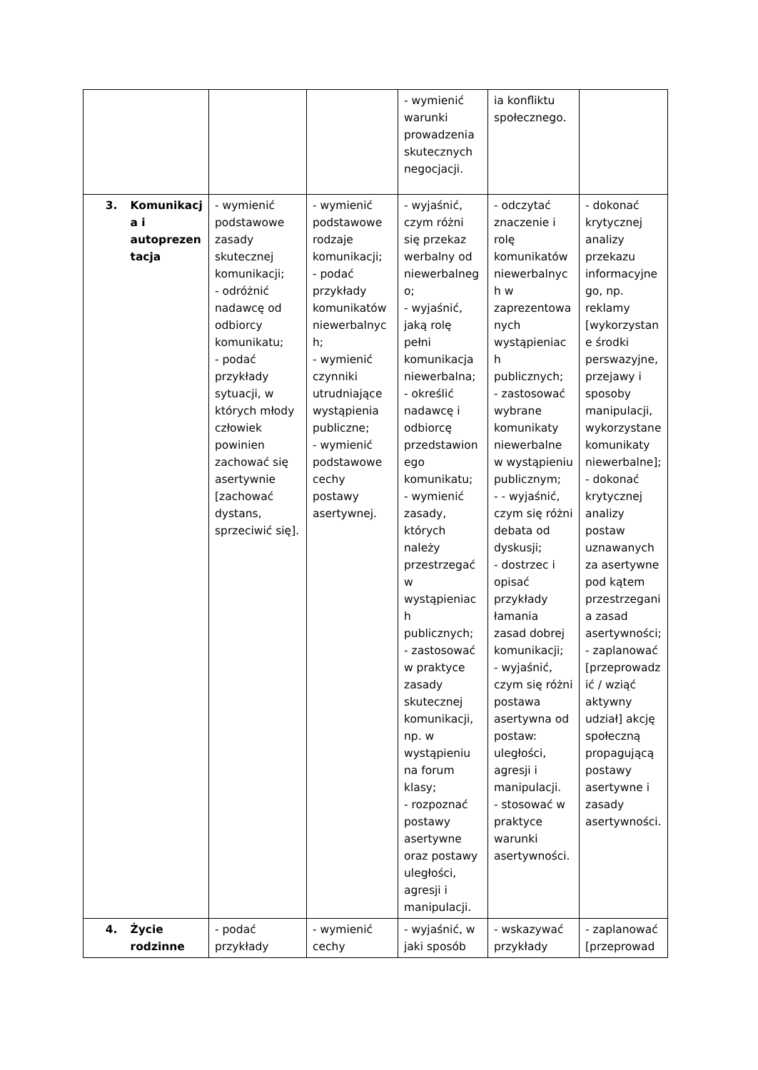| | | | | - wymienić warunki prowadzenia skutecznych negocjacji. | ia konfliktu społecznego. | |
| 3. | Komunikacja i autoprezentacja | - wymienić podstawowe zasady skutecznej komunikacji; - odróżnić nadawcę od odbiorcy komunikatu; - podać przykłady sytuacji, w których młody człowiek powinien zachować się asertywnie [zachować dystans, sprzeciwić się]. | - wymienić podstawowe rodzaje komunikacji; - podać przykłady komunikatów niewerbalnych; - wymienić czynniki utrudniające wystąpienia publiczne; - wymienić podstawowe cechy postawy asertywnej. | - wyjaśnić, czym różni się przekaz werbalny od niewerbalnego; - wyjaśnić, jaką rolę pełni komunikacja niewerbalna; - określić nadawcę i odbiorcę przedstawionego komunikatu; - wymienić zasady, których należy przestrzegać w wystąpieniach publicznych; - zastosować w praktyce zasady skutecznej komunikacji, np. w wystąpieniu na forum klasy; - rozpoznać postawy asertywne oraz postawy uległości, agresji i manipulacji. | - odczytać znaczenie i rolę komunikatów niewerbalnych w zaprezentowanych wystąpieniach publicznych; - zastosować wybrane komunikaty niewerbalne w wystąpieniu publicznym; - - wyjaśnić, czym się różni debata od dyskusji; - dostrzec i opisać przykłady łamania zasad dobrej komunikacji; - wyjaśnić, czym się różni postawa asertywna od postaw: uległości, agresji i manipulacji. - stosować w praktyce warunki asertywności. | - dokonać krytycznej analizy przekazu informacyjnego, np. reklamy [wykorzystane środki perswazyjne, przejawy i sposoby manipulacji, wykorzystane komunikaty niewerbalne]; - dokonać krytycznej analizy postaw uznawanych za asertywne pod kątem przestrzegania zasad asertywności; - zaplanować [przeprowadzić / wziąć aktywny udział] akcję społeczną propagującą postawy asertywne i zasady asertywności. |
| 4. | Życie rodzinne | - podać przykłady | - wymienić cechy | - wyjaśnić, w jaki sposób | - wskazywać przykłady | - zaplanować [przeprowad |